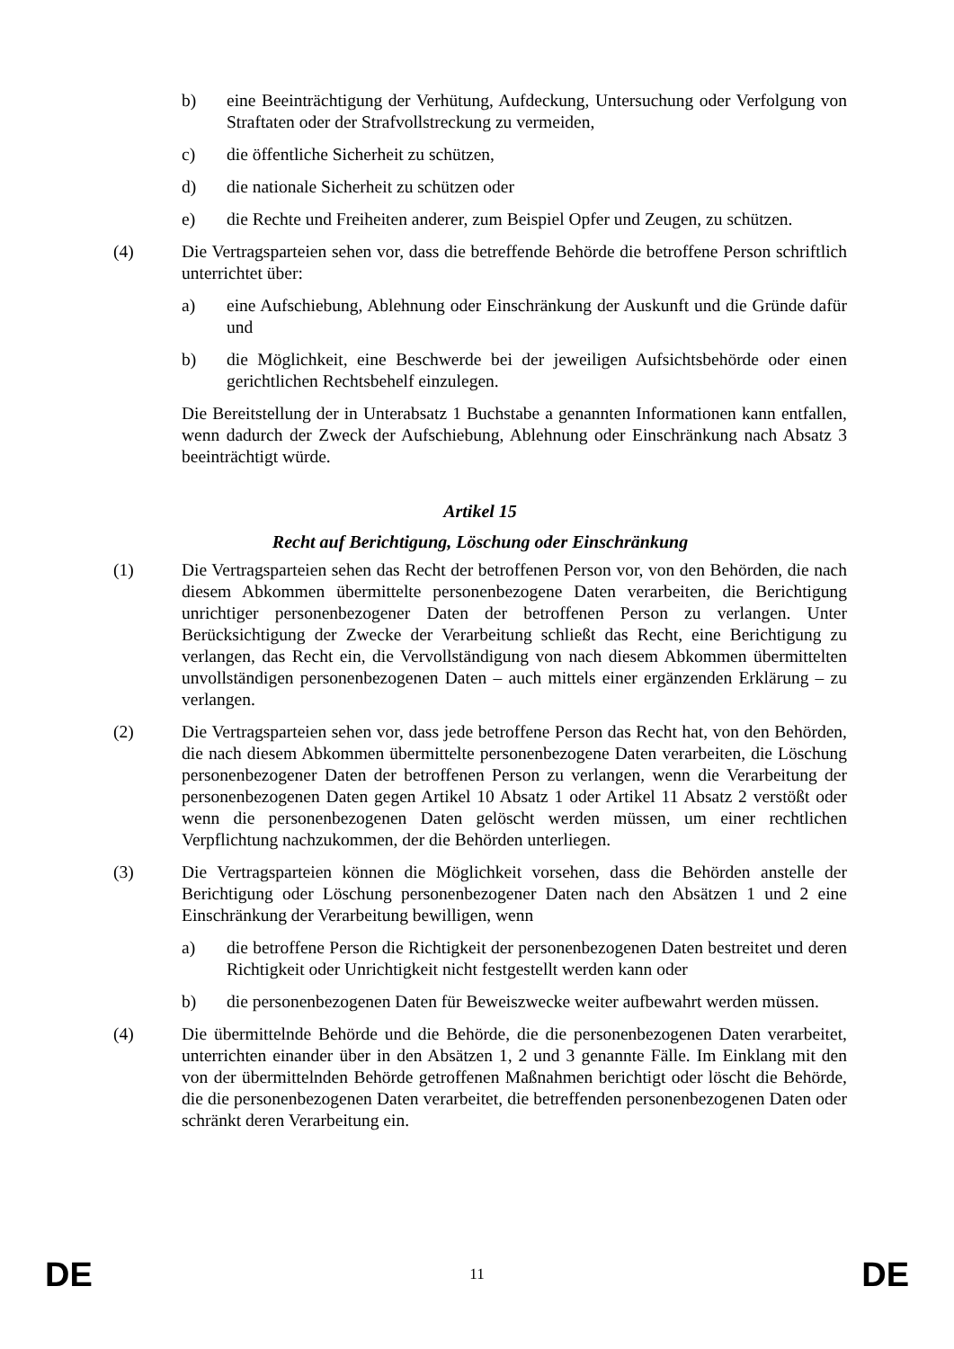b) eine Beeinträchtigung der Verhütung, Aufdeckung, Untersuchung oder Verfolgung von Straftaten oder der Strafvollstreckung zu vermeiden,
c) die öffentliche Sicherheit zu schützen,
d) die nationale Sicherheit zu schützen oder
e) die Rechte und Freiheiten anderer, zum Beispiel Opfer und Zeugen, zu schützen.
(4) Die Vertragsparteien sehen vor, dass die betreffende Behörde die betroffene Person schriftlich unterrichtet über:
a) eine Aufschiebung, Ablehnung oder Einschränkung der Auskunft und die Gründe dafür und
b) die Möglichkeit, eine Beschwerde bei der jeweiligen Aufsichtsbehörde oder einen gerichtlichen Rechtsbehelf einzulegen.
Die Bereitstellung der in Unterabsatz 1 Buchstabe a genannten Informationen kann entfallen, wenn dadurch der Zweck der Aufschiebung, Ablehnung oder Einschränkung nach Absatz 3 beeinträchtigt würde.
Artikel 15
Recht auf Berichtigung, Löschung oder Einschränkung
(1) Die Vertragsparteien sehen das Recht der betroffenen Person vor, von den Behörden, die nach diesem Abkommen übermittelte personenbezogene Daten verarbeiten, die Berichtigung unrichtiger personenbezogener Daten der betroffenen Person zu verlangen. Unter Berücksichtigung der Zwecke der Verarbeitung schließt das Recht, eine Berichtigung zu verlangen, das Recht ein, die Vervollständigung von nach diesem Abkommen übermittelten unvollständigen personenbezogenen Daten – auch mittels einer ergänzenden Erklärung – zu verlangen.
(2) Die Vertragsparteien sehen vor, dass jede betroffene Person das Recht hat, von den Behörden, die nach diesem Abkommen übermittelte personenbezogene Daten verarbeiten, die Löschung personenbezogener Daten der betroffenen Person zu verlangen, wenn die Verarbeitung der personenbezogenen Daten gegen Artikel 10 Absatz 1 oder Artikel 11 Absatz 2 verstößt oder wenn die personenbezogenen Daten gelöscht werden müssen, um einer rechtlichen Verpflichtung nachzukommen, der die Behörden unterliegen.
(3) Die Vertragsparteien können die Möglichkeit vorsehen, dass die Behörden anstelle der Berichtigung oder Löschung personenbezogener Daten nach den Absätzen 1 und 2 eine Einschränkung der Verarbeitung bewilligen, wenn
a) die betroffene Person die Richtigkeit der personenbezogenen Daten bestreitet und deren Richtigkeit oder Unrichtigkeit nicht festgestellt werden kann oder
b) die personenbezogenen Daten für Beweiszwecke weiter aufbewahrt werden müssen.
(4) Die übermittelnde Behörde und die Behörde, die die personenbezogenen Daten verarbeitet, unterrichten einander über in den Absätzen 1, 2 und 3 genannte Fälle. Im Einklang mit den von der übermittelnden Behörde getroffenen Maßnahmen berichtigt oder löscht die Behörde, die die personenbezogenen Daten verarbeitet, die betreffenden personenbezogenen Daten oder schränkt deren Verarbeitung ein.
DE 11 DE